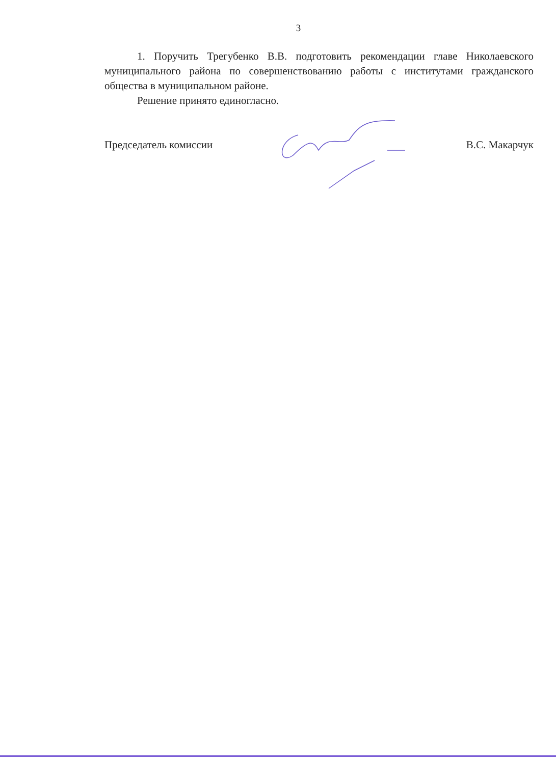3
1. Поручить Трегубенко В.В. подготовить рекомендации главе Николаевского муниципального района по совершенствованию работы с институтами гражданского общества в муниципальном районе.
Решение принято единогласно.
Председатель комиссии В.С. Макарчук